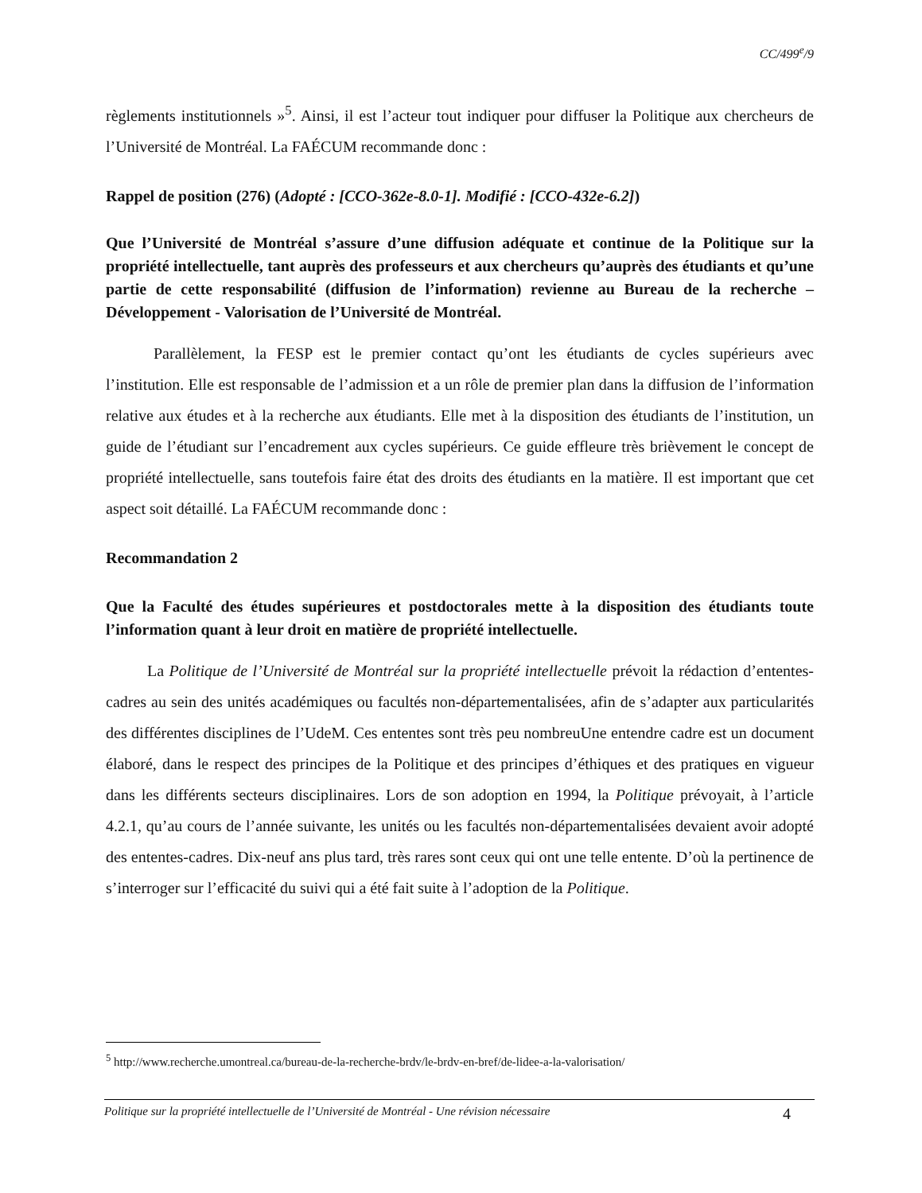CC/499<sup>e</sup>/9
règlements institutionnels »<sup>5</sup>. Ainsi, il est l’acteur tout indiquer pour diffuser la Politique aux chercheurs de l’Université de Montréal. La FAÉCUM recommande donc :
Rappel de position (276) (Adopté : [CCO-362e-8.0-1]. Modifié : [CCO-432e-6.2])
Que l’Université de Montréal s’assure d’une diffusion adéquate et continue de la Politique sur la propriété intellectuelle, tant auprès des professeurs et aux chercheurs qu’auprès des étudiants et qu’une partie de cette responsabilité (diffusion de l’information) revienne au Bureau de la recherche – Développement - Valorisation de l’Université de Montréal.
Parallèlement, la FESP est le premier contact qu’ont les étudiants de cycles supérieurs avec l’institution. Elle est responsable de l’admission et a un rôle de premier plan dans la diffusion de l’information relative aux études et à la recherche aux étudiants. Elle met à la disposition des étudiants de l’institution, un guide de l’étudiant sur l’encadrement aux cycles supérieurs. Ce guide effleure très brièvement le concept de propriété intellectuelle, sans toutefois faire état des droits des étudiants en la matière. Il est important que cet aspect soit détaillé. La FAÉCUM recommande donc :
Recommandation 2
Que la Faculté des études supérieures et postdoctorales mette à la disposition des étudiants toute l’information quant à leur droit en matière de propriété intellectuelle.
La Politique de l’Université de Montréal sur la propriété intellectuelle prévoit la rédaction d’ententes-cadres au sein des unités académiques ou facultés non-départementalisées, afin de s’adapter aux particularités des différentes disciplines de l’UdeM. Ces ententes sont très peu nombreuUne entendre cadre est un document élaboré, dans le respect des principes de la Politique et des principes d’éthiques et des pratiques en vigueur dans les différents secteurs disciplinaires. Lors de son adoption en 1994, la Politique prévoyait, à l’article 4.2.1, qu’au cours de l’année suivante, les unités ou les facultés non-départementalisées devaient avoir adopté des ententes-cadres. Dix-neuf ans plus tard, très rares sont ceux qui ont une telle entente. D’où la pertinence de s’interroger sur l’efficacité du suivi qui a été fait suite à l’adoption de la Politique.
<sup>5</sup> http://www.recherche.umontreal.ca/bureau-de-la-recherche-brdv/le-brdv-en-bref/de-lidee-a-la-valorisation/
Politique sur la propriété intellectuelle de l’Université de Montréal - Une révision nécessaire 4